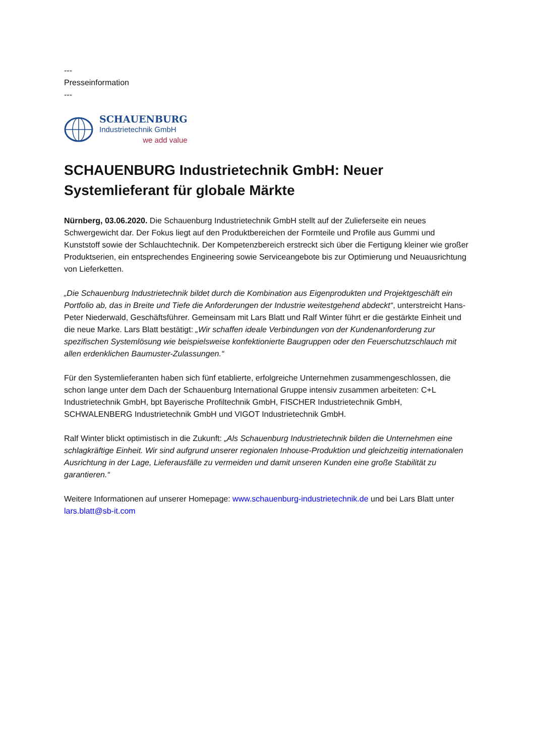---
Presseinformation
---
SCHAUENBURG
Industrietechnik GmbH
we add value
SCHAUENBURG Industrietechnik GmbH: Neuer Systemlieferant für globale Märkte
Nürnberg, 03.06.2020. Die Schauenburg Industrietechnik GmbH stellt auf der Zulieferseite ein neues Schwergewicht dar. Der Fokus liegt auf den Produktbereichen der Formteile und Profile aus Gummi und Kunststoff sowie der Schlauchtechnik. Der Kompetenzbereich erstreckt sich über die Fertigung kleiner wie großer Produktserien, ein entsprechendes Engineering sowie Serviceangebote bis zur Optimierung und Neuausrichtung von Lieferketten.
„Die Schauenburg Industrietechnik bildet durch die Kombination aus Eigenprodukten und Projektgeschäft ein Portfolio ab, das in Breite und Tiefe die Anforderungen der Industrie weitestgehend abdeckt“, unterstreicht Hans-Peter Niederwald, Geschäftsführer. Gemeinsam mit Lars Blatt und Ralf Winter führt er die gestärkte Einheit und die neue Marke. Lars Blatt bestätigt: „Wir schaffen ideale Verbindungen von der Kundenanforderung zur spezifischen Systemlösung wie beispielsweise konfektionierte Baugruppen oder den Feuerschutzschlauch mit allen erdenklichen Baumuster-Zulassungen.“
Für den Systemlieferanten haben sich fünf etablierte, erfolgreiche Unternehmen zusammengeschlossen, die schon lange unter dem Dach der Schauenburg International Gruppe intensiv zusammen arbeiteten: C+L Industrietechnik GmbH, bpt Bayerische Profiltechnik GmbH, FISCHER Industrietechnik GmbH, SCHWALENBERG Industrietechnik GmbH und VIGOT Industrietechnik GmbH.
Ralf Winter blickt optimistisch in die Zukunft: „Als Schauenburg Industrietechnik bilden die Unternehmen eine schlagkräftige Einheit. Wir sind aufgrund unserer regionalen Inhouse-Produktion und gleichzeitig internationalen Ausrichtung in der Lage, Lieferausfälle zu vermeiden und damit unseren Kunden eine große Stabilität zu garantieren.“
Weitere Informationen auf unserer Homepage: www.schauenburg-industrietechnik.de und bei Lars Blatt unter lars.blatt@sb-it.com